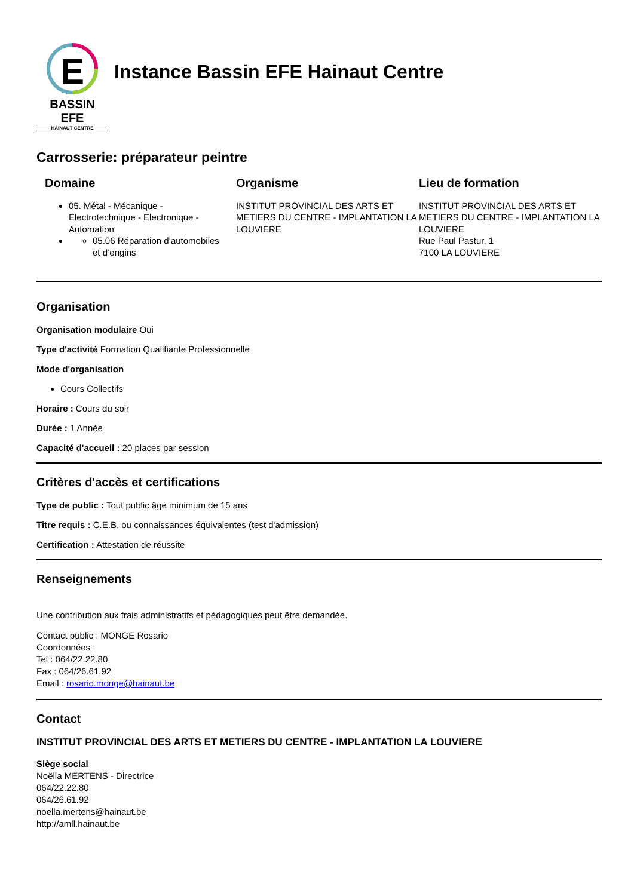E
BASSIN EFE
HAINAUT CENTRE
Instance Bassin EFE Hainaut Centre
Carrosserie: préparateur peintre
Domaine
05. Métal - Mécanique - Electrotechnique - Electronique - Automation
05.06 Réparation d’automobiles et d’engins
Organisme
INSTITUT PROVINCIAL DES ARTS ET METIERS DU CENTRE - IMPLANTATION LA LOUVIERE
Lieu de formation
INSTITUT PROVINCIAL DES ARTS ET METIERS DU CENTRE - IMPLANTATION LA LOUVIERE
Rue Paul Pastur, 1
7100 LA LOUVIERE
Organisation
Organisation modulaire Oui
Type d'activité Formation Qualifiante Professionnelle
Mode d'organisation
Cours Collectifs
Horaire : Cours du soir
Durée : 1 Année
Capacité d'accueil : 20 places par session
Critères d'accès et certifications
Type de public : Tout public âgé minimum de 15 ans
Titre requis : C.E.B. ou connaissances équivalentes (test d'admission)
Certification : Attestation de réussite
Renseignements
Une contribution aux frais administratifs et pédagogiques peut être demandée.
Contact public : MONGE Rosario
Coordonnées :
Tel : 064/22.22.80
Fax : 064/26.61.92
Email : rosario.monge@hainaut.be
Contact
INSTITUT PROVINCIAL DES ARTS ET METIERS DU CENTRE - IMPLANTATION LA LOUVIERE
Siège social
Noëlla MERTENS - Directrice
064/22.22.80
064/26.61.92
noella.mertens@hainaut.be
http://amll.hainaut.be